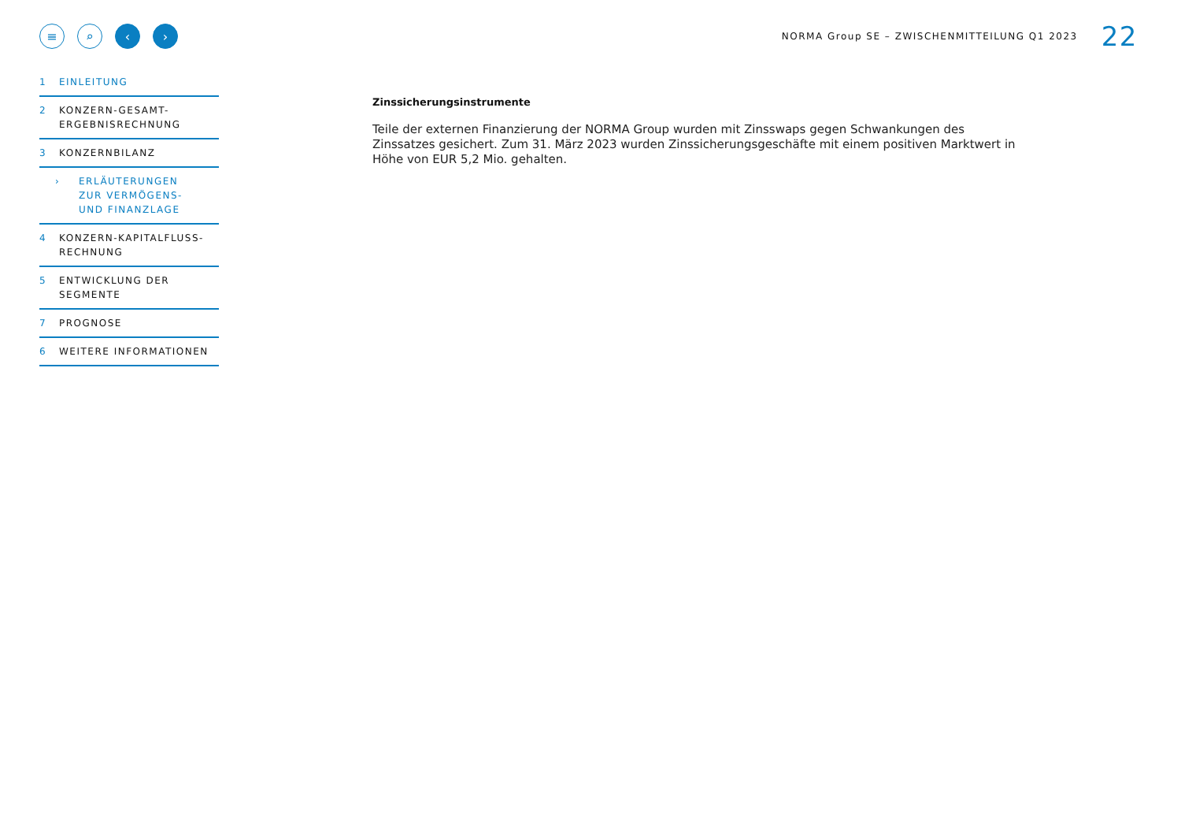≡ ⌕ ‹ ›
NORMA Group SE – ZWISCHENMITTEILUNG Q1 2023 22
1 EINLEITUNG
2 KONZERN-GESAMT-
ERGEBNISRECHNUNG
3 KONZERNBILANZ
› ERLÄUTERUNGEN
ZUR VERMÖGENS-
UND FINANZLAGE
4 KONZERN-KAPITALFLUSS-
RECHNUNG
5 ENTWICKLUNG DER
SEGMENTE
7 PROGNOSE
6 WEITERE INFORMATIONEN
Zinssicherungsinstrumente
Teile der externen Finanzierung der NORMA Group wurden mit Zinsswaps gegen Schwankungen des Zinssatzes gesichert. Zum 31. März 2023 wurden Zinssicherungsgeschäfte mit einem positiven Marktwert in Höhe von EUR 5,2 Mio. gehalten.